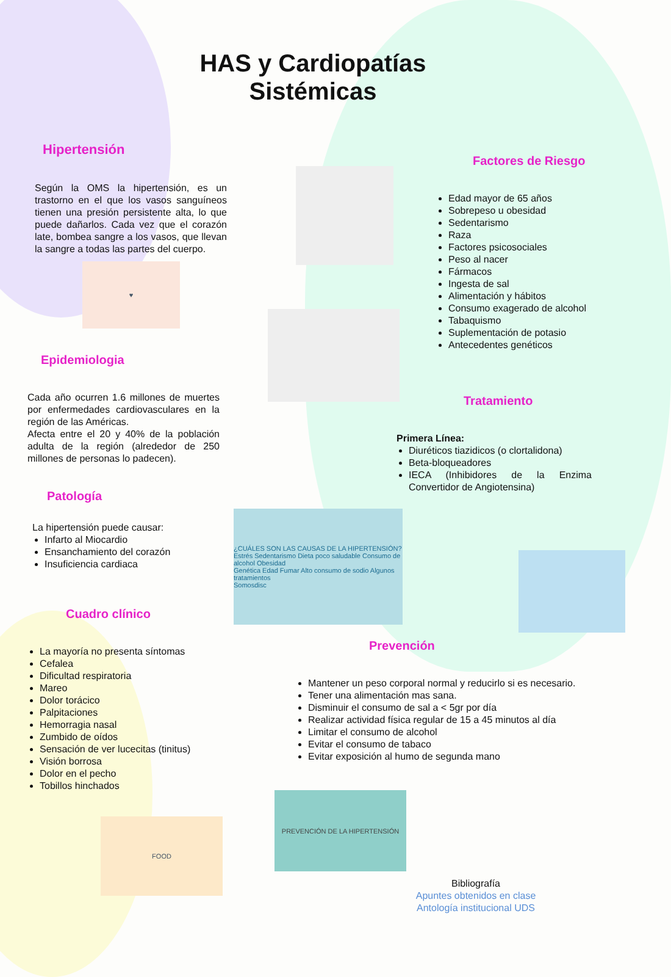HAS y Cardiopatías
Sistémicas
Hipertensión
Según la OMS la hipertensión, es un trastorno en el que los vasos sanguíneos tienen una presión persistente alta, lo que puede dañarlos. Cada vez que el corazón late, bombea sangre a los vasos, que llevan la sangre a todas las partes del cuerpo.
♥
Epidemiologia
Cada año ocurren 1.6 millones de muertes por enfermedades cardiovasculares en la región de las Américas.
Afecta entre el 20 y 40% de la población adulta de la región (alrededor de 250 millones de personas lo padecen).
Patología
La hipertensión puede causar:
Infarto al Miocardio
Ensanchamiento del corazón
Insuficiencia cardiaca
Cuadro clínico
La mayoría no presenta síntomas
Cefalea
Dificultad respiratoria
Mareo
Dolor torácico
Palpitaciones
Hemorragia nasal
Zumbido de oídos
Sensación de ver lucecitas (tinitus)
Visión borrosa
Dolor en el pecho
Tobillos hinchados
FOOD
Factores de Riesgo
Edad mayor de 65 años
Sobrepeso u obesidad
Sedentarismo
Raza
Factores psicosociales
Peso al nacer
Fármacos
Ingesta de sal
Alimentación y hábitos
Consumo exagerado de alcohol
Tabaquismo
Suplementación de potasio
Antecedentes genéticos
Tratamiento
Primera Línea:
Diuréticos tiazidicos (o clortalidona)
Beta-bloqueadores
IECA (Inhibidores de la Enzima Convertidor de Angiotensina)
¿CUÁLES SON LAS CAUSAS DE LA HIPERTENSIÓN?
Estrés Sedentarismo Dieta poco saludable Consumo de alcohol Obesidad
Genética Edad Fumar Alto consumo de sodio Algunos tratamientos
Somosdisc
Prevención
Mantener un peso corporal normal y reducirlo si es necesario.
Tener una alimentación mas sana.
Disminuir el consumo de sal a < 5gr por día
Realizar actividad física regular de 15 a 45 minutos al día
Limitar el consumo de alcohol
Evitar el consumo de tabaco
Evitar exposición al humo de segunda mano
PREVENCIÓN DE LA HIPERTENSIÓN
Bibliografía
Apuntes obtenidos en clase
Antología institucional UDS